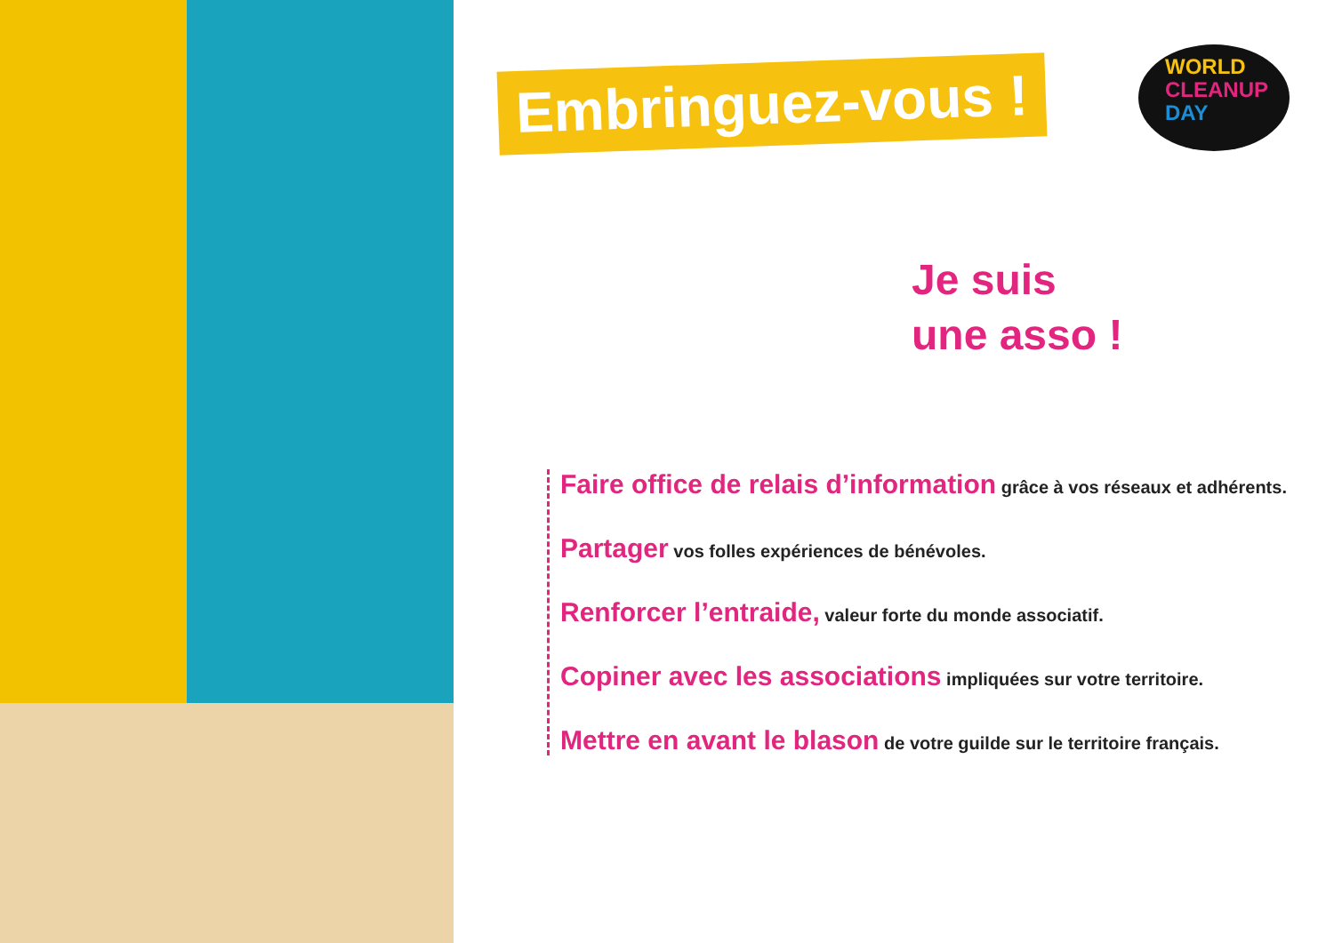WORLD
CLEANUP
DAY
Embringuez-vous !
Je suis
une asso !
Faire office de relais d’information grâce à vos réseaux et adhérents.
Partager vos folles expériences de bénévoles.
Renforcer l’entraide, valeur forte du monde associatif.
Copiner avec les associations impliquées sur votre territoire.
Mettre en avant le blason de votre guilde sur le territoire français.